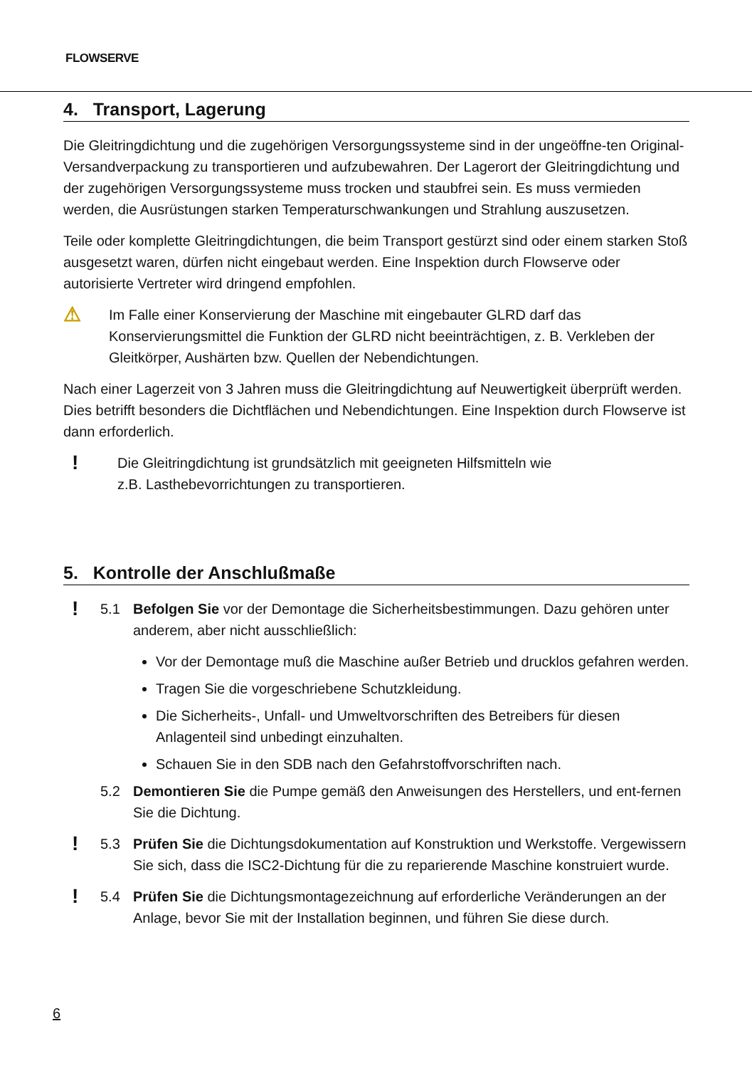FLOWSERVE
4. Transport, Lagerung
Die Gleitringdichtung und die zugehörigen Versorgungssysteme sind in der ungeöffne-ten Original-Versandverpackung zu transportieren und aufzubewahren. Der Lagerort der Gleitringdichtung und der zugehörigen Versorgungssysteme muss trocken und staubfrei sein. Es muss vermieden werden, die Ausrüstungen starken Temperaturschwankungen und Strahlung auszusetzen.
Teile oder komplette Gleitringdichtungen, die beim Transport gestürzt sind oder einem starken Stoß ausgesetzt waren, dürfen nicht eingebaut werden. Eine Inspektion durch Flowserve oder autorisierte Vertreter wird dringend empfohlen.
⚠
Im Falle einer Konservierung der Maschine mit eingebauter GLRD darf das Konservierungsmittel die Funktion der GLRD nicht beeinträchtigen, z. B. Verkleben der Gleitkörper, Aushärten bzw. Quellen der Nebendichtungen.
Nach einer Lagerzeit von 3 Jahren muss die Gleitringdichtung auf Neuwertigkeit überprüft werden. Dies betrifft besonders die Dichtflächen und Nebendichtungen. Eine Inspektion durch Flowserve ist dann erforderlich.
!
Die Gleitringdichtung ist grundsätzlich mit geeigneten Hilfsmitteln wie
z.B. Lasthebevorrichtungen zu transportieren.
5. Kontrolle der Anschlußmaße
!
5.1 Befolgen Sie vor der Demontage die Sicherheitsbestimmungen. Dazu gehören unter anderem, aber nicht ausschließlich:
Vor der Demontage muß die Maschine außer Betrieb und drucklos gefahren werden.
Tragen Sie die vorgeschriebene Schutzkleidung.
Die Sicherheits-, Unfall- und Umweltvorschriften des Betreibers für diesen Anlagenteil sind unbedingt einzuhalten.
Schauen Sie in den SDB nach den Gefahrstoffvorschriften nach.
5.2 Demontieren Sie die Pumpe gemäß den Anweisungen des Herstellers, und ent-fernen Sie die Dichtung.
!
5.3 Prüfen Sie die Dichtungsdokumentation auf Konstruktion und Werkstoffe. Vergewissern Sie sich, dass die ISC2-Dichtung für die zu reparierende Maschine konstruiert wurde.
!
5.4 Prüfen Sie die Dichtungsmontagezeichnung auf erforderliche Veränderungen an der Anlage, bevor Sie mit der Installation beginnen, und führen Sie diese durch.
6